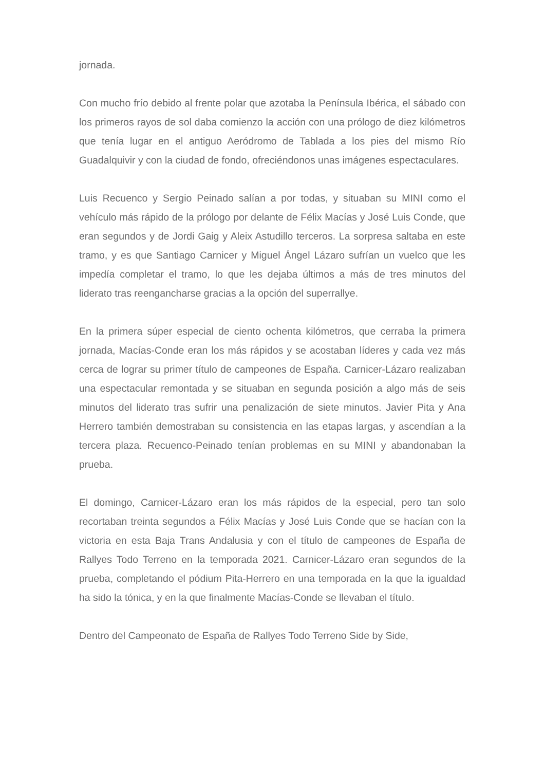jornada.
Con mucho frío debido al frente polar que azotaba la Península Ibérica, el sábado con los primeros rayos de sol daba comienzo la acción con una prólogo de diez kilómetros que tenía lugar en el antiguo Aeródromo de Tablada a los pies del mismo Río Guadalquivir y con la ciudad de fondo, ofreciéndonos unas imágenes espectaculares.
Luis Recuenco y Sergio Peinado salían a por todas, y situaban su MINI como el vehículo más rápido de la prólogo por delante de Félix Macías y José Luis Conde, que eran segundos y de Jordi Gaig y Aleix Astudillo terceros. La sorpresa saltaba en este tramo, y es que Santiago Carnicer y Miguel Ángel Lázaro sufrían un vuelco que les impedía completar el tramo, lo que les dejaba últimos a más de tres minutos del liderato tras reengancharse gracias a la opción del superrallye.
En la primera súper especial de ciento ochenta kilómetros, que cerraba la primera jornada, Macías-Conde eran los más rápidos y se acostaban líderes y cada vez más cerca de lograr su primer título de campeones de España. Carnicer-Lázaro realizaban una espectacular remontada y se situaban en segunda posición a algo más de seis minutos del liderato tras sufrir una penalización de siete minutos. Javier Pita y Ana Herrero también demostraban su consistencia en las etapas largas, y ascendían a la tercera plaza. Recuenco-Peinado tenían problemas en su MINI y abandonaban la prueba.
El domingo, Carnicer-Lázaro eran los más rápidos de la especial, pero tan solo recortaban treinta segundos a Félix Macías y José Luis Conde que se hacían con la victoria en esta Baja Trans Andalusia y con el título de campeones de España de Rallyes Todo Terreno en la temporada 2021. Carnicer-Lázaro eran segundos de la prueba, completando el pódium Pita-Herrero en una temporada en la que la igualdad ha sido la tónica, y en la que finalmente Macías-Conde se llevaban el título.
Dentro del Campeonato de España de Rallyes Todo Terreno Side by Side,